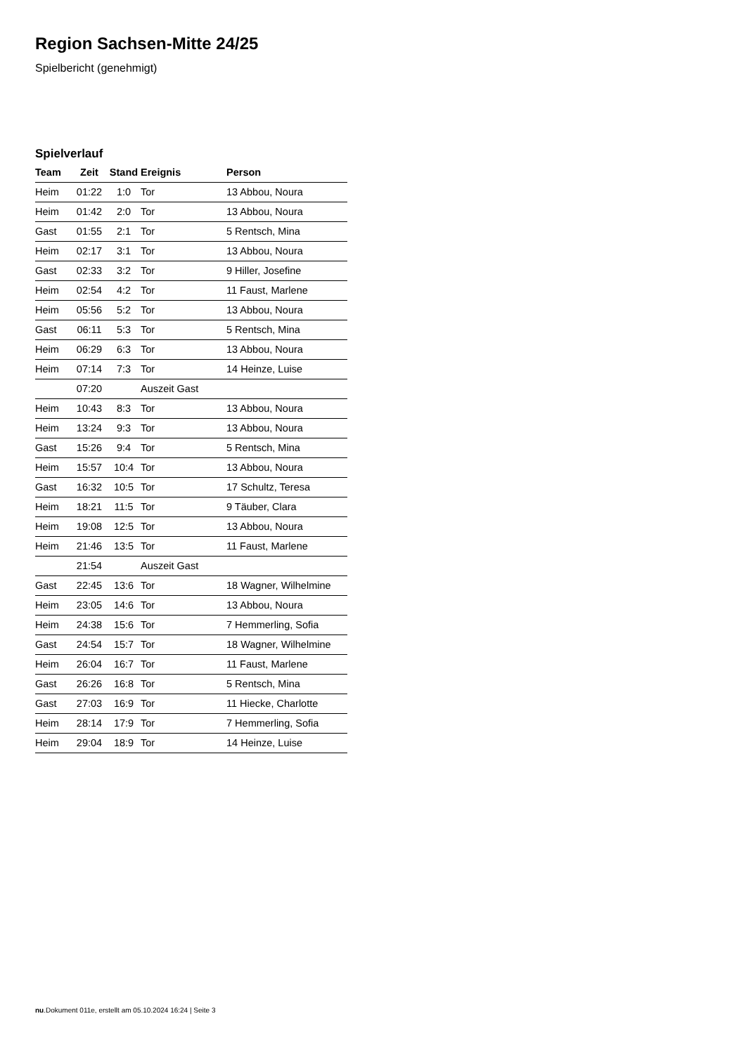Region Sachsen-Mitte 24/25
Spielbericht (genehmigt)
Spielverlauf
| Team | Zeit | Stand | Ereignis | Person |
| --- | --- | --- | --- | --- |
| Heim | 01:22 | 1:0 | Tor | 13 Abbou, Noura |
| Heim | 01:42 | 2:0 | Tor | 13 Abbou, Noura |
| Gast | 01:55 | 2:1 | Tor | 5 Rentsch, Mina |
| Heim | 02:17 | 3:1 | Tor | 13 Abbou, Noura |
| Gast | 02:33 | 3:2 | Tor | 9 Hiller, Josefine |
| Heim | 02:54 | 4:2 | Tor | 11 Faust, Marlene |
| Heim | 05:56 | 5:2 | Tor | 13 Abbou, Noura |
| Gast | 06:11 | 5:3 | Tor | 5 Rentsch, Mina |
| Heim | 06:29 | 6:3 | Tor | 13 Abbou, Noura |
| Heim | 07:14 | 7:3 | Tor | 14 Heinze, Luise |
| | 07:20 | | Auszeit Gast | |
| Heim | 10:43 | 8:3 | Tor | 13 Abbou, Noura |
| Heim | 13:24 | 9:3 | Tor | 13 Abbou, Noura |
| Gast | 15:26 | 9:4 | Tor | 5 Rentsch, Mina |
| Heim | 15:57 | 10:4 | Tor | 13 Abbou, Noura |
| Gast | 16:32 | 10:5 | Tor | 17 Schultz, Teresa |
| Heim | 18:21 | 11:5 | Tor | 9 Täuber, Clara |
| Heim | 19:08 | 12:5 | Tor | 13 Abbou, Noura |
| Heim | 21:46 | 13:5 | Tor | 11 Faust, Marlene |
| | 21:54 | | Auszeit Gast | |
| Gast | 22:45 | 13:6 | Tor | 18 Wagner, Wilhelmine |
| Heim | 23:05 | 14:6 | Tor | 13 Abbou, Noura |
| Heim | 24:38 | 15:6 | Tor | 7 Hemmerling, Sofia |
| Gast | 24:54 | 15:7 | Tor | 18 Wagner, Wilhelmine |
| Heim | 26:04 | 16:7 | Tor | 11 Faust, Marlene |
| Gast | 26:26 | 16:8 | Tor | 5 Rentsch, Mina |
| Gast | 27:03 | 16:9 | Tor | 11 Hiecke, Charlotte |
| Heim | 28:14 | 17:9 | Tor | 7 Hemmerling, Sofia |
| Heim | 29:04 | 18:9 | Tor | 14 Heinze, Luise |
nu.Dokument 011e, erstellt am 05.10.2024 16:24 | Seite 3